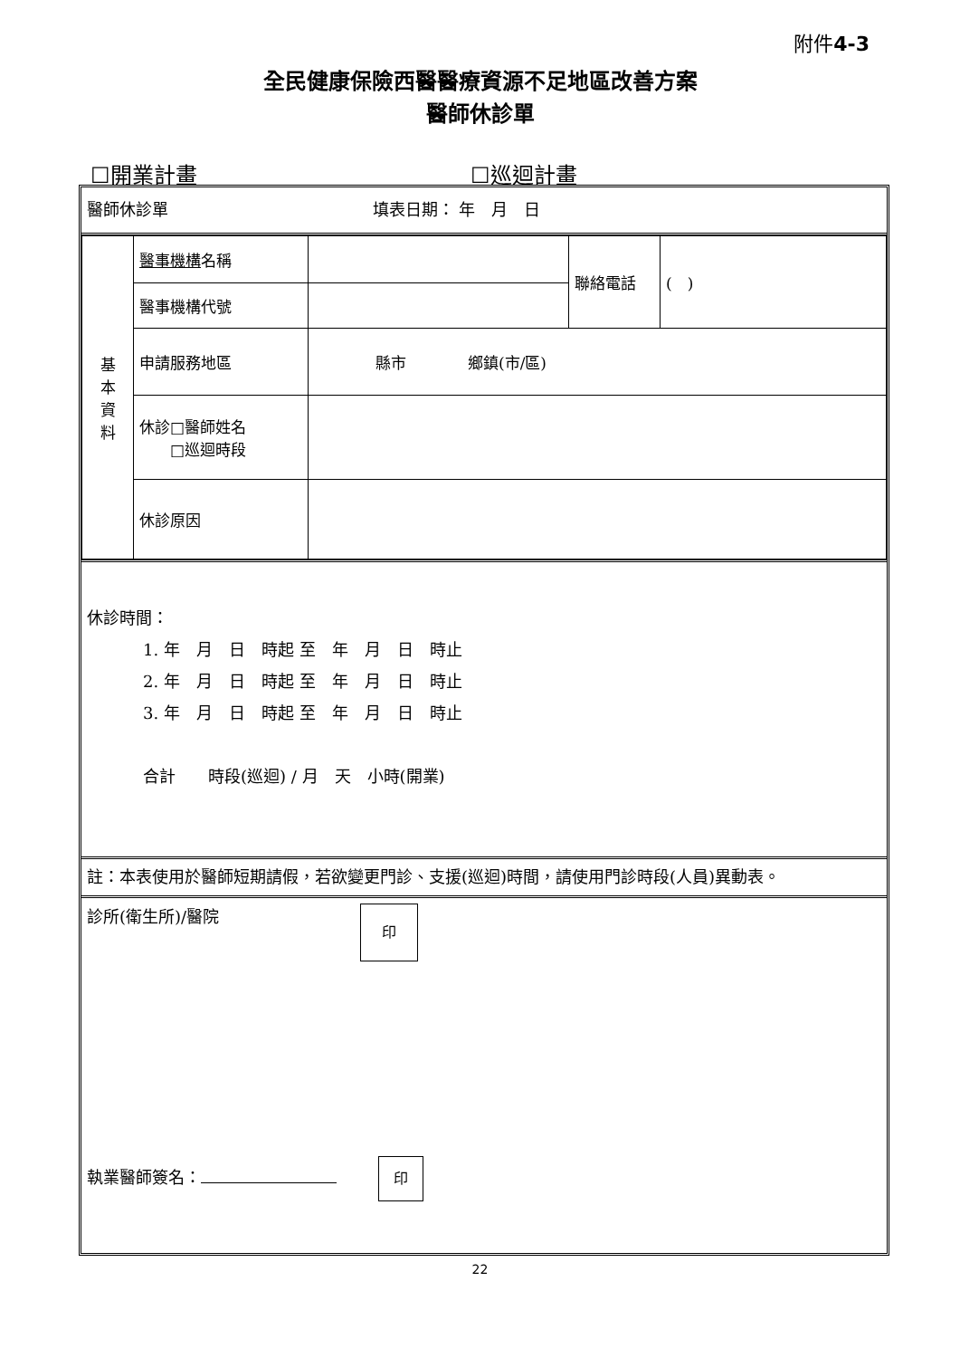附件4-3
全民健康保險西醫醫療資源不足地區改善方案
醫師休診單
☐開業計畫 ☐巡迴計畫
醫師休診單 填表日期： 年　月　日
| 基 本 資 料 | 醫事機構 名稱 | | 聯絡電話 | ( ) |
| | 醫事機構代號 | | | |
| | 申請服務地區 | 縣市 鄉鎮(市/區) | | |
| | 休診□醫師姓名 □巡迴時段 | | | |
| | 休診原因 | | | |
休診時間：
1. 年　月　日　時起 至　年　月　日　時止
2. 年　月　日　時起 至　年　月　日　時止
3. 年　月　日　時起 至　年　月　日　時止
合計　　時段(巡迴) / 月　天　小時(開業)
註：本表使用於醫師短期請假，若欲變更門診、支援(巡迴)時間，請使用門診時段(人員)異動表。
診所(衛生所)/醫院 印
執業醫師簽名： 印
22